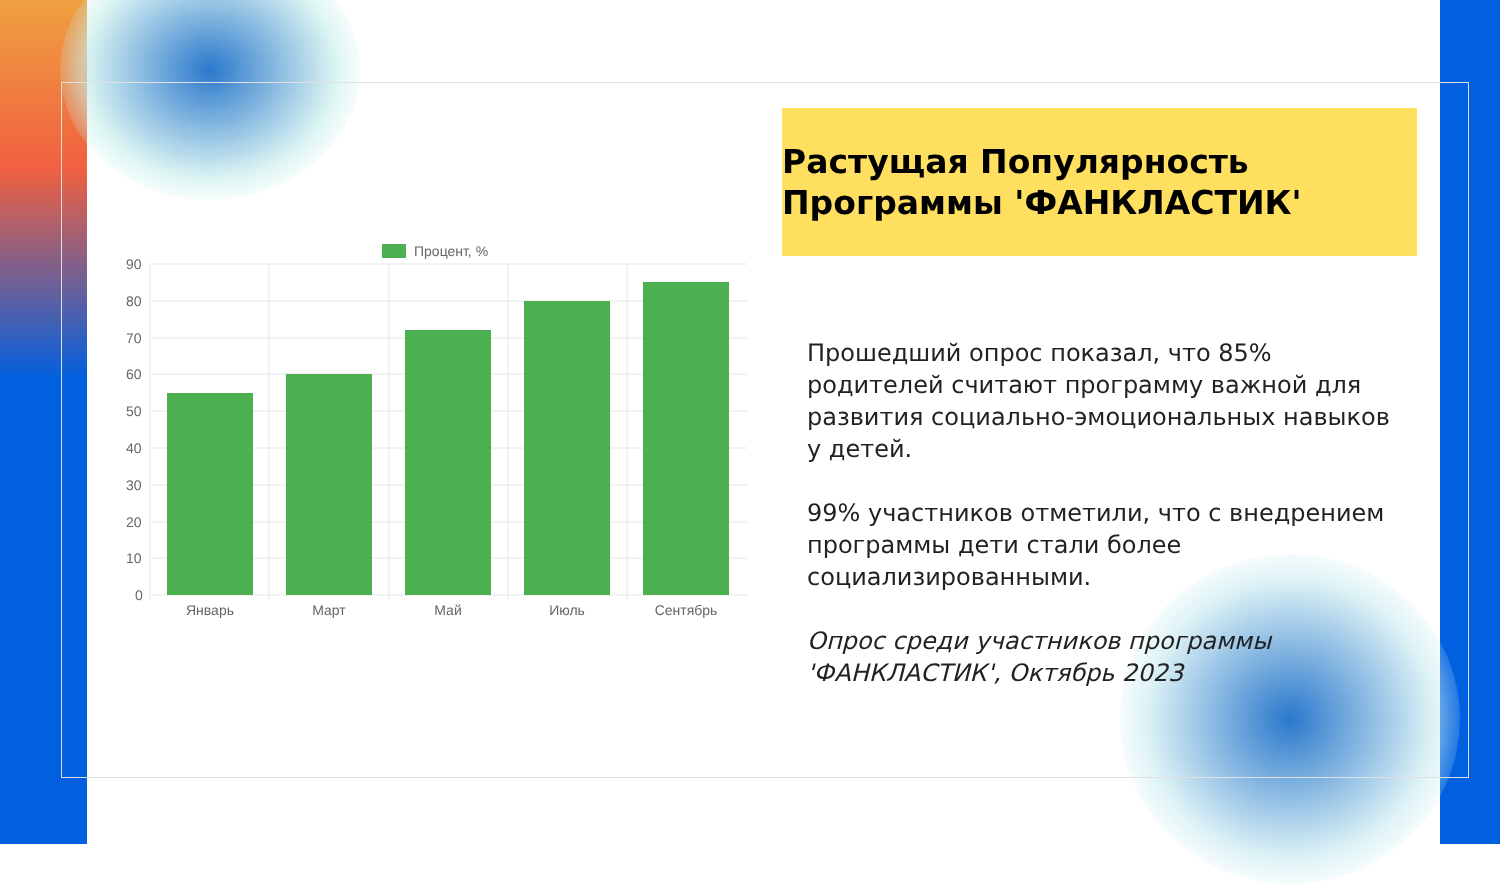Процент, %
90
80
70
60
50
40
30
20
10
0
Январь
Март
Май
Июль
Сентябрь
Растущая Популярность Программы 'ФАНКЛАСТИК'
Прошедший опрос показал, что 85% родителей считают программу важной для развития социально-эмоциональных навыков у детей.
99% участников отметили, что с внедрением программы дети стали более социализированными.
Опрос среди участников программы 'ФАНКЛАСТИК', Октябрь 2023